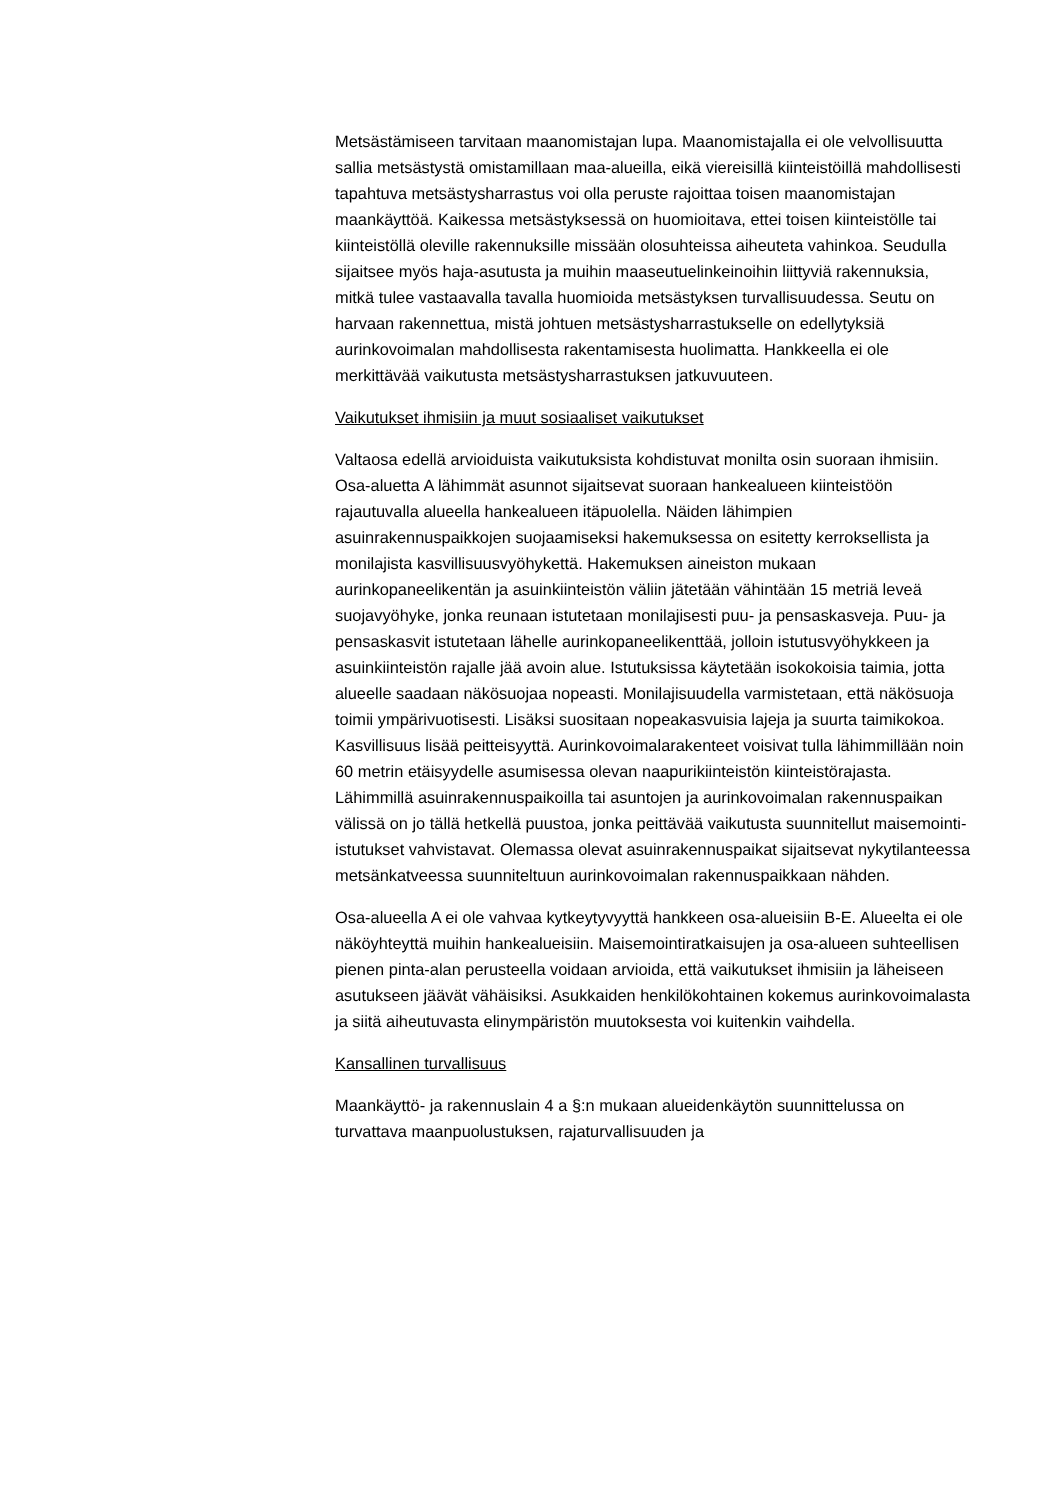Metsästämiseen tarvitaan maanomistajan lupa. Maanomistajalla ei ole velvollisuutta sallia metsästystä omistamillaan maa-alueilla, eikä viereisillä kiinteistöillä mahdollisesti tapahtuva metsästysharrastus voi olla peruste rajoittaa toisen maanomistajan maankäyttöä. Kaikessa metsästyksessä on huomioitava, ettei toisen kiinteistölle tai kiinteistöllä oleville rakennuksille missään olosuhteissa aiheuteta vahinkoa. Seudulla sijaitsee myös haja-asutusta ja muihin maaseutuelinkeinoihin liittyviä rakennuksia, mitkä tulee vastaavalla tavalla huomioida metsästyksen turvallisuudessa. Seutu on harvaan rakennettua, mistä johtuen metsästysharrastukselle on edellytyksiä aurinkovoimalan mahdollisesta rakentamisesta huolimatta. Hankkeella ei ole merkittävää vaikutusta metsästysharrastuksen jatkuvuuteen.
Vaikutukset ihmisiin ja muut sosiaaliset vaikutukset
Valtaosa edellä arvioiduista vaikutuksista kohdistuvat monilta osin suoraan ihmisiin. Osa-aluetta A lähimmät asunnot sijaitsevat suoraan hankealueen kiinteistöön rajautuvalla alueella hankealueen itäpuolella. Näiden lähimpien asuinrakennuspaikkojen suojaamiseksi hakemuksessa on esitetty kerroksellista ja monilajista kasvillisuusvyöhykettä. Hakemuksen aineiston mukaan aurinkopaneelikentän ja asuinkiinteistön väliin jätetään vähintään 15 metriä leveä suojavyöhyke, jonka reunaan istutetaan monilajisesti puu- ja pensaskasveja. Puu- ja pensaskasvit istutetaan lähelle aurinkopaneelikenttää, jolloin istutusvyöhykkeen ja asuinkiinteistön rajalle jää avoin alue. Istutuksissa käytetään isokokoisia taimia, jotta alueelle saadaan näkösuojaa nopeasti. Monilajisuudella varmistetaan, että näkösuoja toimii ympärivuotisesti. Lisäksi suositaan nopeakasvuisia lajeja ja suurta taimikokoa. Kasvillisuus lisää peitteisyyttä. Aurinkovoimalarakenteet voisivat tulla lähimmillään noin 60 metrin etäisyydelle asumisessa olevan naapurikiinteistön kiinteistörajasta. Lähimmillä asuinrakennuspaikoilla tai asuntojen ja aurinkovoimalan rakennuspaikan välissä on jo tällä hetkellä puustoa, jonka peittävää vaikutusta suunnitellut maisemointi-istutukset vahvistavat. Olemassa olevat asuinrakennuspaikat sijaitsevat nykytilanteessa metsänkatveessa suunniteltuun aurinkovoimalan rakennuspaikkaan nähden.
Osa-alueella A ei ole vahvaa kytkeytyvyyttä hankkeen osa-alueisiin B-E. Alueelta ei ole näköyhteyttä muihin hankealueisiin. Maisemointiratkaisujen ja osa-alueen suhteellisen pienen pinta-alan perusteella voidaan arvioida, että vaikutukset ihmisiin ja läheiseen asutukseen jäävät vähäisiksi. Asukkaiden henkilökohtainen kokemus aurinkovoimalasta ja siitä aiheutuvasta elinympäristön muutoksesta voi kuitenkin vaihdella.
Kansallinen turvallisuus
Maankäyttö- ja rakennuslain 4 a §:n mukaan alueidenkäytön suunnittelussa on turvattava maanpuolustuksen, rajaturvallisuuden ja